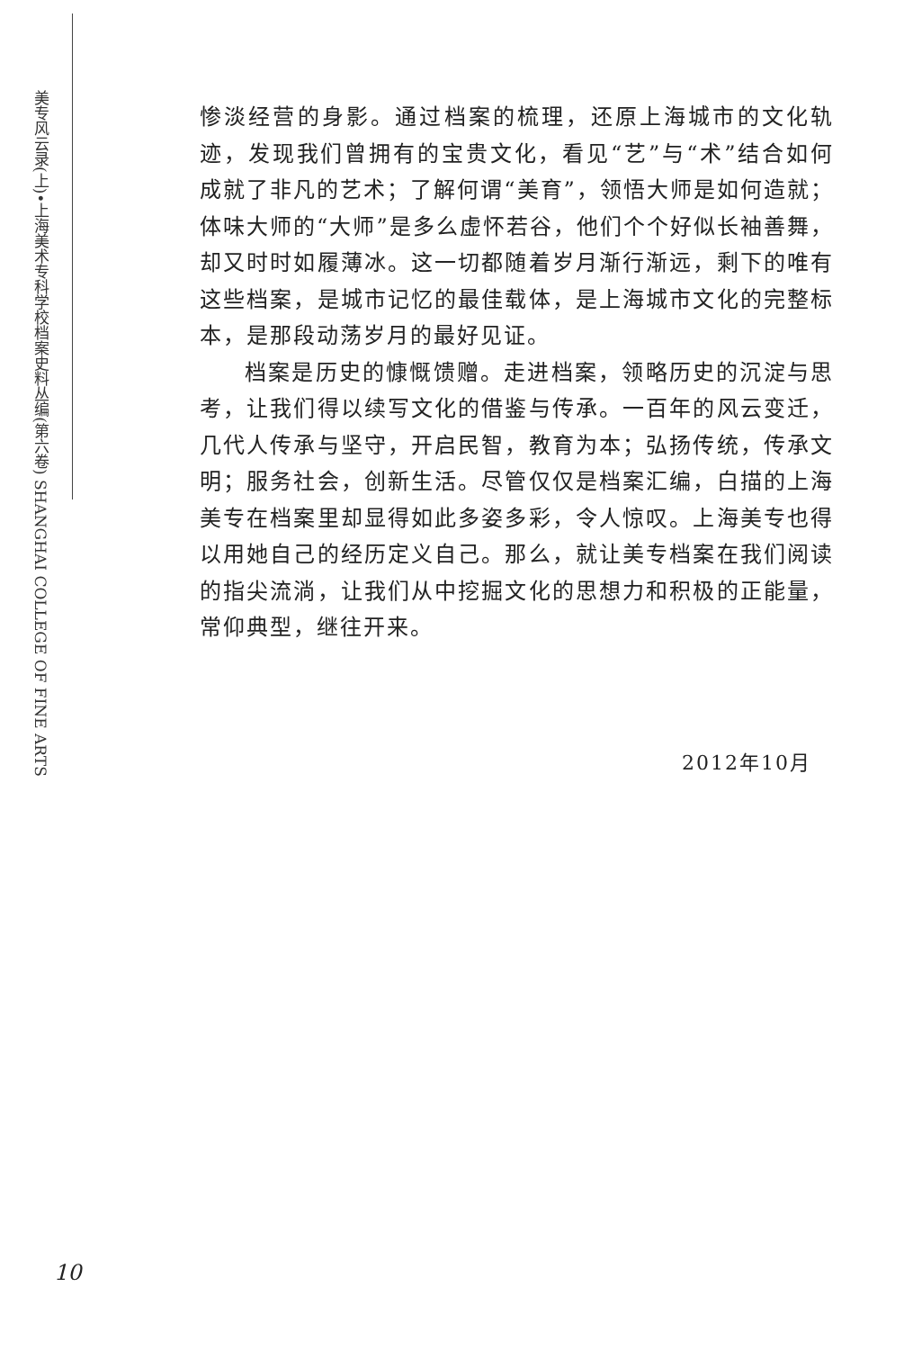美专风云录(上)•上海美术专科学校档案史料丛编(第六卷) SHANGHAI COLLEGE OF FINE ARTS
惨淡经营的身影。通过档案的梳理，还原上海城市的文化轨迹，发现我们曾拥有的宝贵文化，看见“艺”与“术”结合如何成就了非凡的艺术；了解何谓“美育”，领悟大师是如何造就；体味大师的“大师”是多么虚怀若谷，他们个个好似长袖善舞，却又时时如履薄冰。这一切都随着岁月渐行渐远，剩下的唯有这些档案，是城市记忆的最佳载体，是上海城市文化的完整标本，是那段动荡岁月的最好见证。
档案是历史的慷慨馈赠。走进档案，领略历史的沉淀与思考，让我们得以续写文化的借鉴与传承。一百年的风云变迁，几代人传承与坚守，开启民智，教育为本；弘扬传统，传承文明；服务社会，创新生活。尽管仅仅是档案汇编，白描的上海美专在档案里却显得如此多姿多彩，令人惊叹。上海美专也得以用她自己的经历定义自己。那么，就让美专档案在我们阅读的指尖流淌，让我们从中挖掘文化的思想力和积极的正能量，常仰典型，继往开来。
2012年10月
10